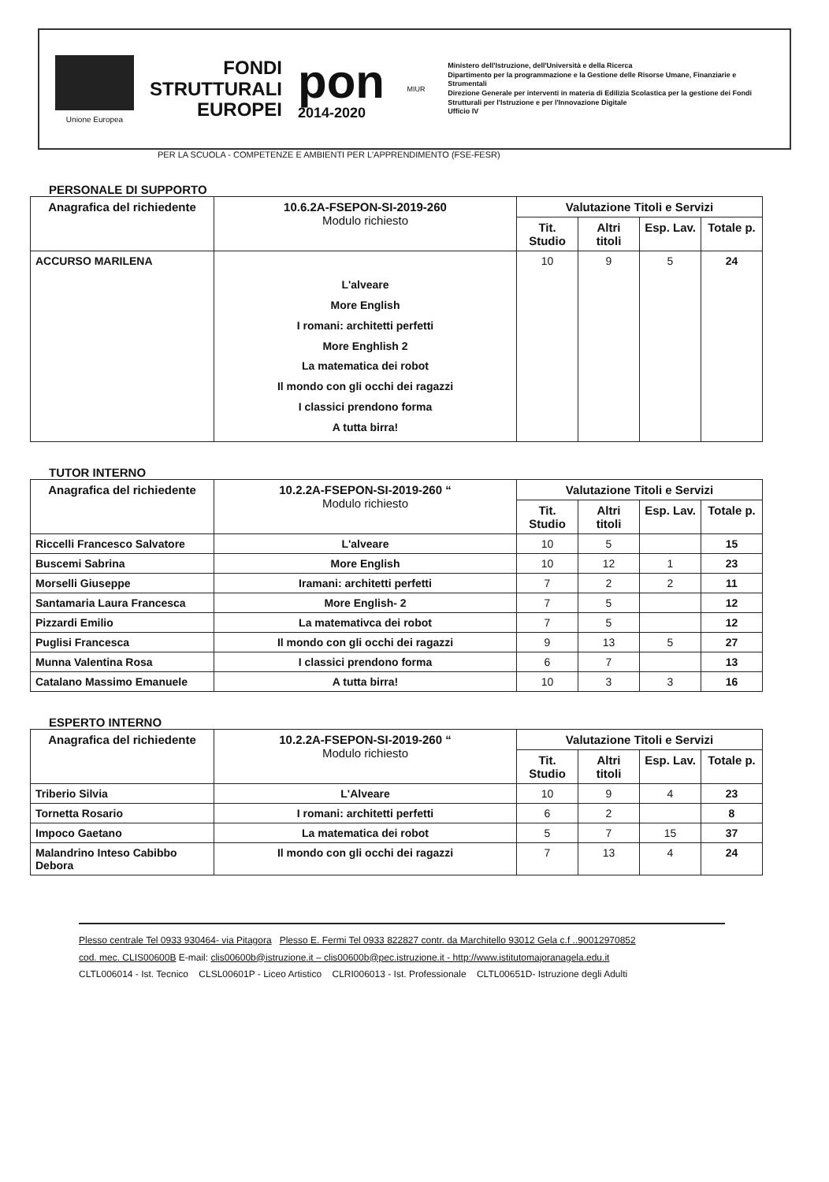Unione Europea
FONDI
STRUTTURALI
EUROPEI
pon
2014-2020
MIUR
Ministero dell'Istruzione, dell'Università e della Ricerca
Dipartimento per la programmazione e la Gestione delle Risorse Umane, Finanziarie e Strumentali
Direzione Generale per interventi in materia di Edilizia Scolastica per la gestione dei Fondi Strutturali per l'Istruzione e per l'Innovazione Digitale
Ufficio IV
PER LA SCUOLA - COMPETENZE E AMBIENTI PER L'APPRENDIMENTO (FSE-FESR)
PERSONALE DI SUPPORTO
| Anagrafica del richiedente | 10.6.2A-FSEPON-SI-2019-260 Modulo richiesto | Valutazione Titoli e Servizi | | | |
| --- | --- | --- | --- | --- | --- |
| | | Tit. Studio | Altri titoli | Esp. Lav. | Totale p. |
| ACCURSO MARILENA | L'alveare More English I romani: architetti perfetti More Enghlish 2 La matematica dei robot Il mondo con gli occhi dei ragazzi I classici prendono forma A tutta birra! | 10 | 9 | 5 | 24 |
TUTOR INTERNO
| Anagrafica del richiedente | 10.2.2A-FSEPON-SI-2019-260 “ Modulo richiesto | Valutazione Titoli e Servizi | | | |
| --- | --- | --- | --- | --- | --- |
| | | Tit. Studio | Altri titoli | Esp. Lav. | Totale p. |
| Riccelli Francesco Salvatore | L'alveare | 10 | 5 | | 15 |
| Buscemi Sabrina | More English | 10 | 12 | 1 | 23 |
| Morselli Giuseppe | Iramani: architetti perfetti | 7 | 2 | 2 | 11 |
| Santamaria Laura Francesca | More English- 2 | 7 | 5 | | 12 |
| Pizzardi Emilio | La matemativca dei robot | 7 | 5 | | 12 |
| Puglisi Francesca | Il mondo con gli occhi dei ragazzi | 9 | 13 | 5 | 27 |
| Munna Valentina Rosa | I classici prendono forma | 6 | 7 | | 13 |
| Catalano Massimo Emanuele | A tutta birra! | 10 | 3 | 3 | 16 |
ESPERTO INTERNO
| Anagrafica del richiedente | 10.2.2A-FSEPON-SI-2019-260 “ Modulo richiesto | Valutazione Titoli e Servizi | | | |
| --- | --- | --- | --- | --- | --- |
| | | Tit. Studio | Altri titoli | Esp. Lav. | Totale p. |
| Triberio Silvia | L'Alveare | 10 | 9 | 4 | 23 |
| Tornetta Rosario | I romani: architetti perfetti | 6 | 2 | | 8 |
| Impoco Gaetano | La matematica dei robot | 5 | 7 | 15 | 37 |
| Malandrino Inteso Cabibbo Debora | Il mondo con gli occhi dei ragazzi | 7 | 13 | 4 | 24 |
Plesso centrale Tel 0933 930464- via Pitagora Plesso E. Fermi Tel 0933 822827 contr. da Marchitello 93012 Gela c.f ..90012970852
cod. mec. CLIS00600B E-mail: clis00600b@istruzione.it – clis00600b@pec.istruzione.it - http://www.istitutomajoranagela.edu.it
CLTL006014 - Ist. Tecnico CLSL00601P - Liceo Artistico CLRI006013 - Ist. Professionale CLTL00651D- Istruzione degli Adulti